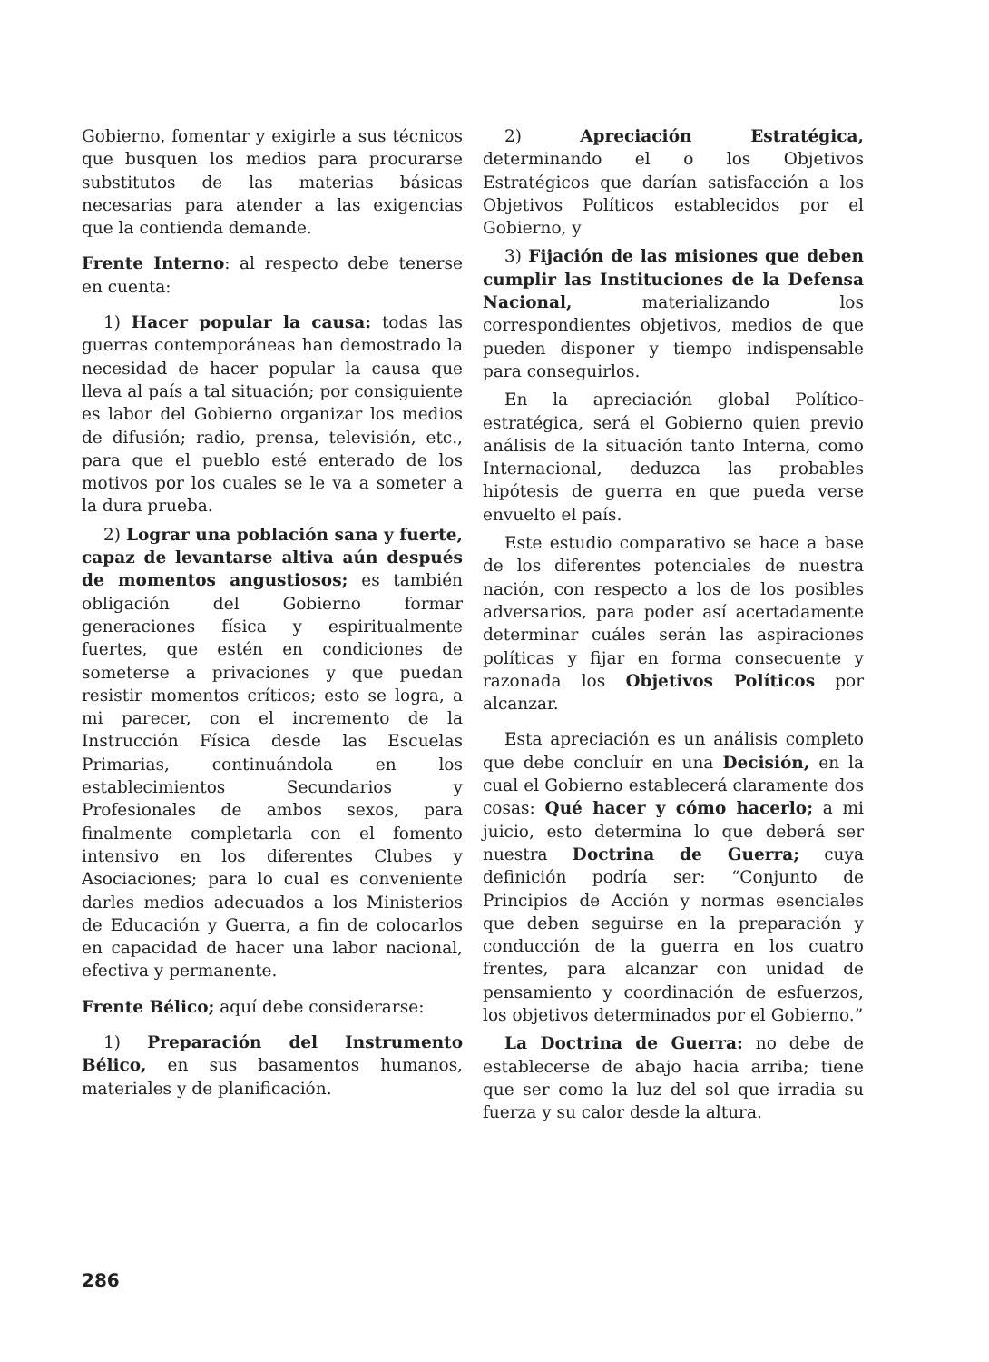Gobierno, fomentar y exigirle a sus técnicos que busquen los medios para procurarse substitutos de las materias básicas necesarias para atender a las exigencias que la contienda demande.
Frente Interno: al respecto debe tenerse en cuenta:
1) Hacer popular la causa: todas las guerras contemporáneas han demostrado la necesidad de hacer popular la causa que lleva al país a tal situación; por consiguiente es labor del Gobierno organizar los medios de difusión; radio, prensa, televisión, etc., para que el pueblo esté enterado de los motivos por los cuales se le va a someter a la dura prueba.
2) Lograr una población sana y fuerte, capaz de levantarse altiva aún después de momentos angustiosos; es también obligación del Gobierno formar generaciones física y espiritualmente fuertes, que estén en condiciones de someterse a privaciones y que puedan resistir momentos críticos; esto se logra, a mi parecer, con el incremento de la Instrucción Física desde las Escuelas Primarias, continuándola en los establecimientos Secundarios y Profesionales de ambos sexos, para finalmente completarla con el fomento intensivo en los diferentes Clubes y Asociaciones; para lo cual es conveniente darles medios adecuados a los Ministerios de Educación y Guerra, a fin de colocarlos en capacidad de hacer una labor nacional, efectiva y permanente.
Frente Bélico; aquí debe considerarse:
1) Preparación del Instrumento Bélico, en sus basamentos humanos, materiales y de planificación.
2) Apreciación Estratégica, determinando el o los Objetivos Estratégicos que darían satisfacción a los Objetivos Políticos establecidos por el Gobierno, y
3) Fijación de las misiones que deben cumplir las Instituciones de la Defensa Nacional, materializando los correspondientes objetivos, medios de que pueden disponer y tiempo indispensable para conseguirlos.
En la apreciación global Político-estratégica, será el Gobierno quien previo análisis de la situación tanto Interna, como Internacional, deduzca las probables hipótesis de guerra en que pueda verse envuelto el país.
Este estudio comparativo se hace a base de los diferentes potenciales de nuestra nación, con respecto a los de los posibles adversarios, para poder así acertadamente determinar cuáles serán las aspiraciones políticas y fijar en forma consecuente y razonada los Objetivos Políticos por alcanzar.
Esta apreciación es un análisis completo que debe concluír en una Decisión, en la cual el Gobierno establecerá claramente dos cosas: Qué hacer y cómo hacerlo; a mi juicio, esto determina lo que deberá ser nuestra Doctrina de Guerra; cuya definición podría ser: “Conjunto de Principios de Acción y normas esenciales que deben seguirse en la preparación y conducción de la guerra en los cuatro frentes, para alcanzar con unidad de pensamiento y coordinación de esfuerzos, los objetivos determinados por el Gobierno.”
La Doctrina de Guerra: no debe de establecerse de abajo hacia arriba; tiene que ser como la luz del sol que irradia su fuerza y su calor desde la altura.
286